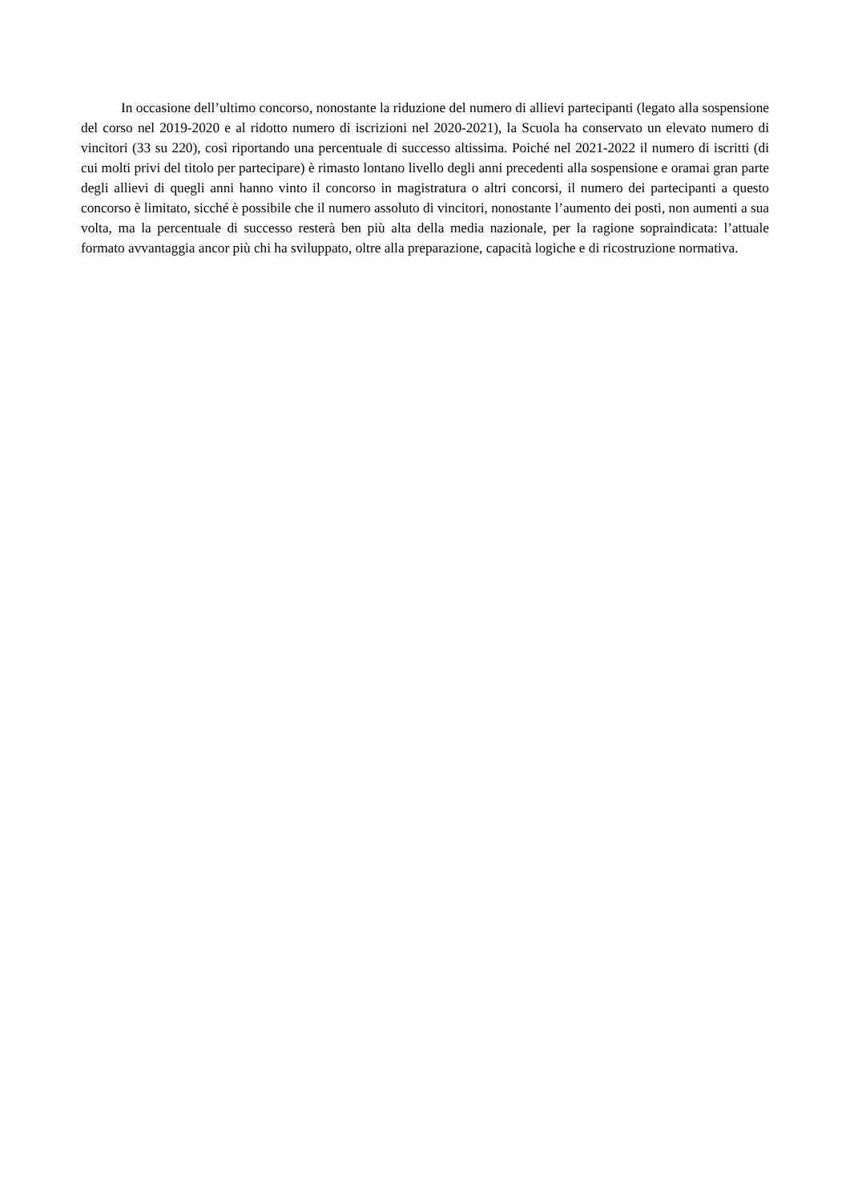In occasione dell’ultimo concorso, nonostante la riduzione del numero di allievi partecipanti (legato alla sospensione del corso nel 2019-2020 e al ridotto numero di iscrizioni nel 2020-2021), la Scuola ha conservato un elevato numero di vincitori (33 su 220), così riportando una percentuale di successo altissima. Poiché nel 2021-2022 il numero di iscritti (di cui molti privi del titolo per partecipare) è rimasto lontano livello degli anni precedenti alla sospensione e oramai gran parte degli allievi di quegli anni hanno vinto il concorso in magistratura o altri concorsi, il numero dei partecipanti a questo concorso è limitato, sicché è possibile che il numero assoluto di vincitori, nonostante l’aumento dei posti, non aumenti a sua volta, ma la percentuale di successo resterà ben più alta della media nazionale, per la ragione sopraindicata: l’attuale formato avvantaggia ancor più chi ha sviluppato, oltre alla preparazione, capacità logiche e di ricostruzione normativa.